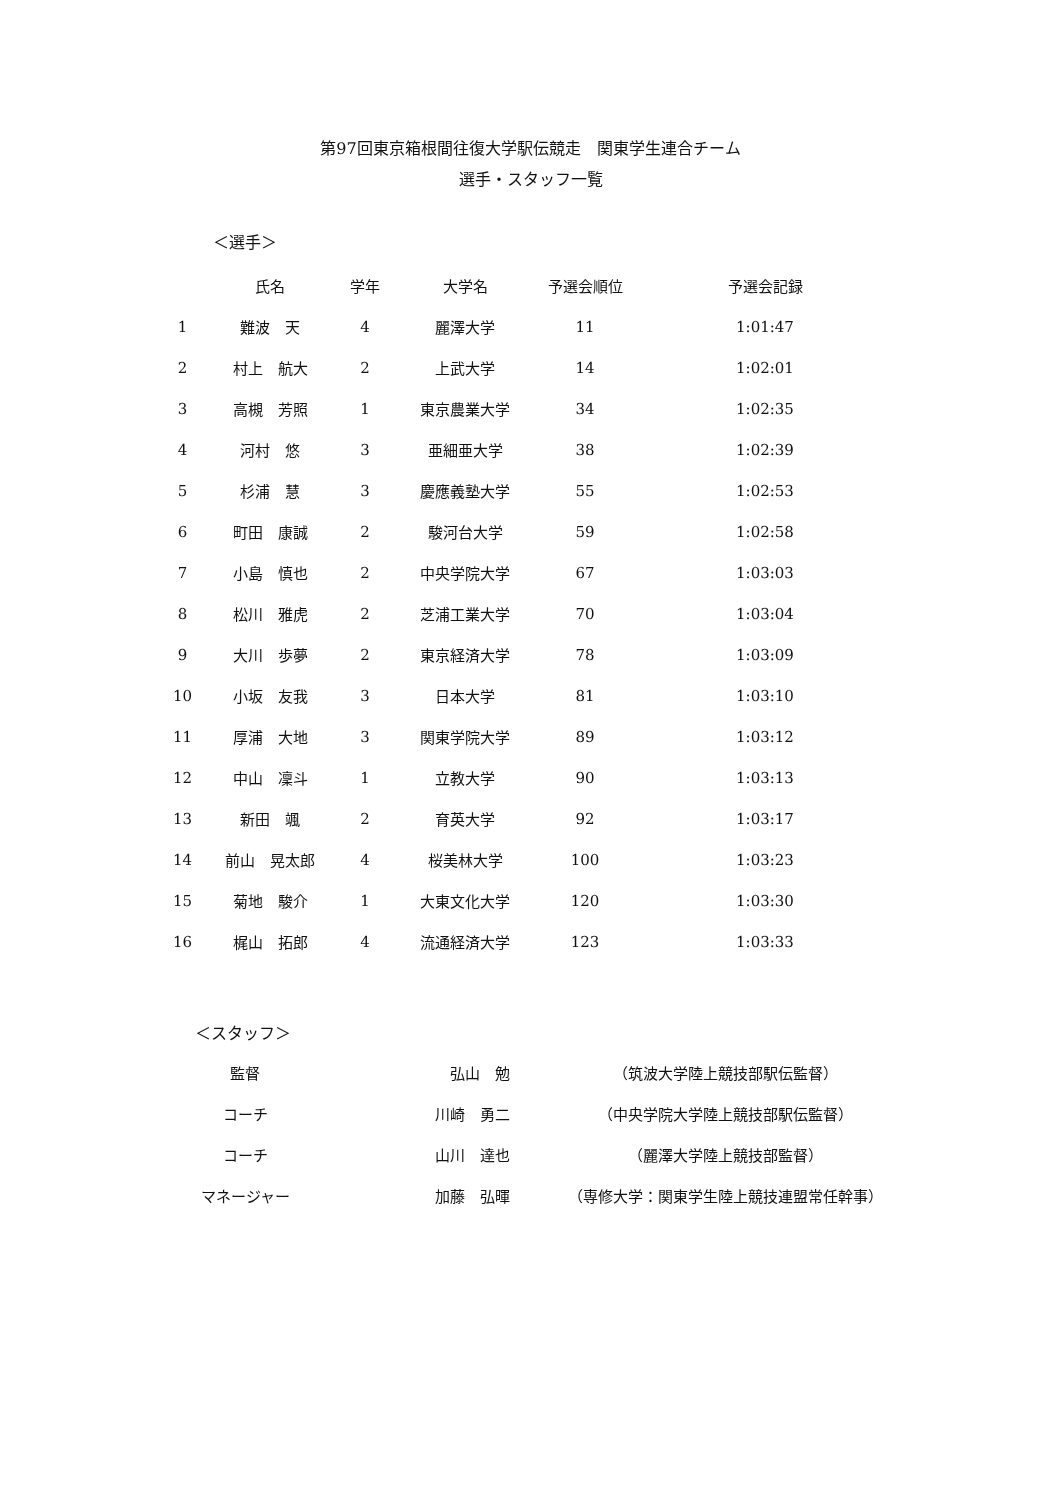第97回東京箱根間往復大学駅伝競走　関東学生連合チーム
選手・スタッフ一覧
＜選手＞
| | 氏名 | 学年 | 大学名 | 予選会順位 | 予選会記録 |
| --- | --- | --- | --- | --- | --- |
| 1 | 難波 天 | 4 | 麗澤大学 | 11 | 1:01:47 |
| 2 | 村上 航大 | 2 | 上武大学 | 14 | 1:02:01 |
| 3 | 高槻 芳照 | 1 | 東京農業大学 | 34 | 1:02:35 |
| 4 | 河村 悠 | 3 | 亜細亜大学 | 38 | 1:02:39 |
| 5 | 杉浦 慧 | 3 | 慶應義塾大学 | 55 | 1:02:53 |
| 6 | 町田 康誠 | 2 | 駿河台大学 | 59 | 1:02:58 |
| 7 | 小島 慎也 | 2 | 中央学院大学 | 67 | 1:03:03 |
| 8 | 松川 雅虎 | 2 | 芝浦工業大学 | 70 | 1:03:04 |
| 9 | 大川 歩夢 | 2 | 東京経済大学 | 78 | 1:03:09 |
| 10 | 小坂 友我 | 3 | 日本大学 | 81 | 1:03:10 |
| 11 | 厚浦 大地 | 3 | 関東学院大学 | 89 | 1:03:12 |
| 12 | 中山 凜斗 | 1 | 立教大学 | 90 | 1:03:13 |
| 13 | 新田 颯 | 2 | 育英大学 | 92 | 1:03:17 |
| 14 | 前山 晃太郎 | 4 | 桜美林大学 | 100 | 1:03:23 |
| 15 | 菊地 駿介 | 1 | 大東文化大学 | 120 | 1:03:30 |
| 16 | 梶山 拓郎 | 4 | 流通経済大学 | 123 | 1:03:33 |
＜スタッフ＞
| 監督 | 弘山 勉 | （筑波大学陸上競技部駅伝監督） |
| コーチ | 川崎 勇二 | （中央学院大学陸上競技部駅伝監督） |
| コーチ | 山川 達也 | （麗澤大学陸上競技部監督） |
| マネージャー | 加藤 弘暉 | （専修大学：関東学生陸上競技連盟常任幹事） |